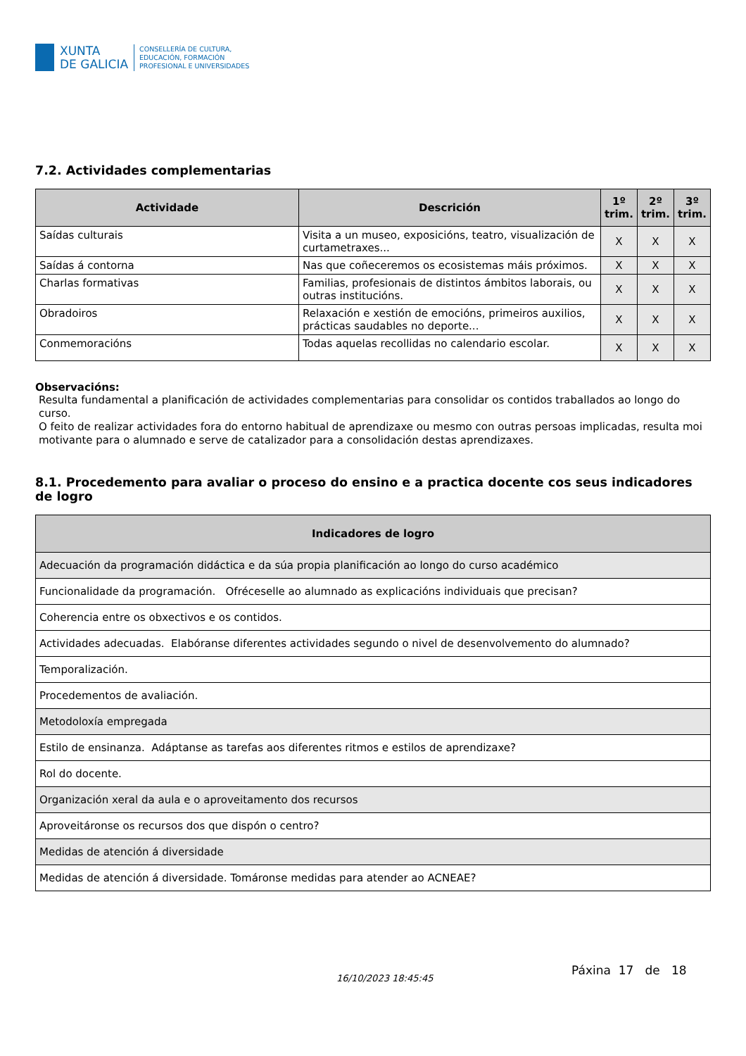XUNTA
DE GALICIA
CONSELLERÍA DE CULTURA,
EDUCACIÓN, FORMACIÓN
PROFESIONAL E UNIVERSIDADES
7.2. Actividades complementarias
| Actividade | Descrición | 1º trim. | 2º trim. | 3º trim. |
| --- | --- | --- | --- | --- |
| Saídas culturais | Visita a un museo, exposicións, teatro, visualización de curtametraxes... | X | X | X |
| Saídas á contorna | Nas que coñeceremos os ecosistemas máis próximos. | X | X | X |
| Charlas formativas | Familias, profesionais de distintos ámbitos laborais, ou outras institucións. | X | X | X |
| Obradoiros | Relaxación e xestión de emocións, primeiros auxilios, prácticas saudables no deporte... | X | X | X |
| Conmemoracións | Todas aquelas recollidas no calendario escolar. | X | X | X |
Observacións:
Resulta fundamental a planificación de actividades complementarias para consolidar os contidos traballados ao longo do curso.
O feito de realizar actividades fora do entorno habitual de aprendizaxe ou mesmo con outras persoas implicadas, resulta moi motivante para o alumnado e serve de catalizador para a consolidación destas aprendizaxes.
8.1. Procedemento para avaliar o proceso do ensino e a practica docente cos seus indicadores de logro
| Indicadores de logro |
| --- |
| Adecuación da programación didáctica e da súa propia planificación ao longo do curso académico |
| Funcionalidade da programación. Ofréceselle ao alumnado as explicacións individuais que precisan? |
| Coherencia entre os obxectivos e os contidos. |
| Actividades adecuadas. Elabóranse diferentes actividades segundo o nivel de desenvolvemento do alumnado? |
| Temporalización. |
| Procedementos de avaliación. |
| Metodoloxía empregada |
| Estilo de ensinanza. Adáptanse as tarefas aos diferentes ritmos e estilos de aprendizaxe? |
| Rol do docente. |
| Organización xeral da aula e o aproveitamento dos recursos |
| Aproveitáronse os recursos dos que dispón o centro? |
| Medidas de atención á diversidade |
| Medidas de atención á diversidade. Tomáronse medidas para atender ao ACNEAE? |
16/10/2023 18:45:45
Páxina 17 de 18